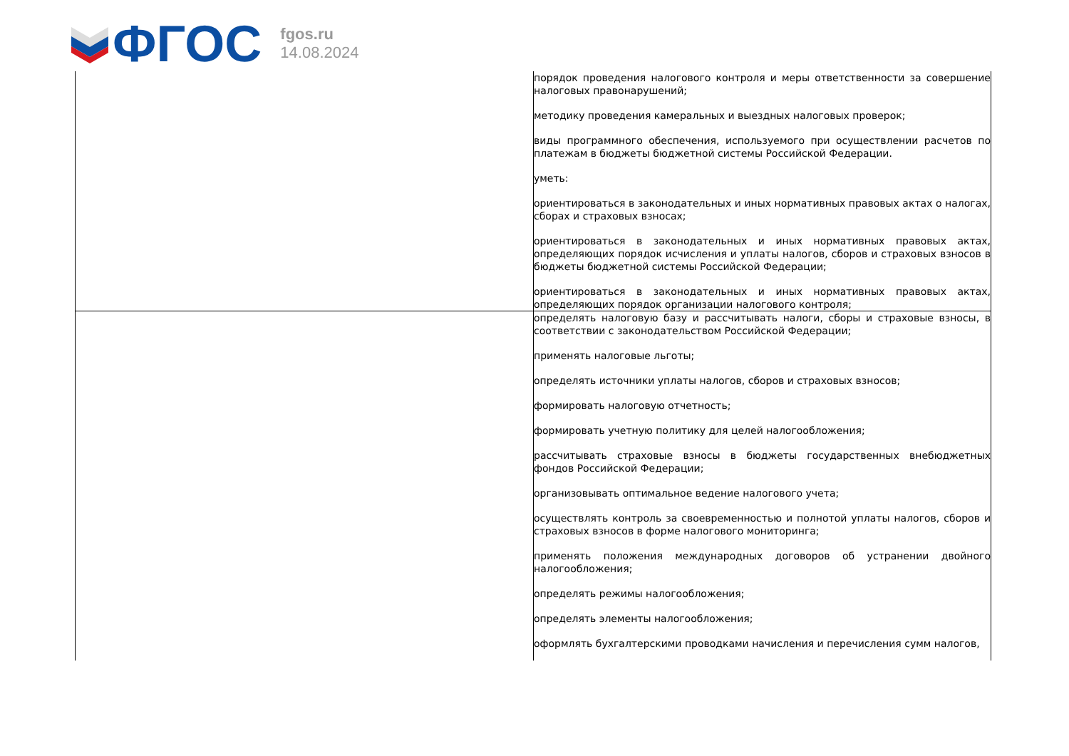ФГОС
fgos.ru
14.08.2024
| | порядок проведения налогового контроля и меры ответственности за совершение налоговых правонарушений; методику проведения камеральных и выездных налоговых проверок; виды программного обеспечения, используемого при осуществлении расчетов по платежам в бюджеты бюджетной системы Российской Федерации. уметь: ориентироваться в законодательных и иных нормативных правовых актах о налогах, сборах и страховых взносах; ориентироваться в законодательных и иных нормативных правовых актах, определяющих порядок исчисления и уплаты налогов, сборов и страховых взносов в бюджеты бюджетной системы Российской Федерации; ориентироваться в законодательных и иных нормативных правовых актах, определяющих порядок организации налогового контроля; |
| | определять налоговую базу и рассчитывать налоги, сборы и страховые взносы, в соответствии с законодательством Российской Федерации; применять налоговые льготы; определять источники уплаты налогов, сборов и страховых взносов; формировать налоговую отчетность; формировать учетную политику для целей налогообложения; рассчитывать страховые взносы в бюджеты государственных внебюджетных фондов Российской Федерации; организовывать оптимальное ведение налогового учета; осуществлять контроль за своевременностью и полнотой уплаты налогов, сборов и страховых взносов в форме налогового мониторинга; применять положения международных договоров об устранении двойного налогообложения; определять режимы налогообложения; определять элементы налогообложения; оформлять бухгалтерскими проводками начисления и перечисления сумм налогов, |